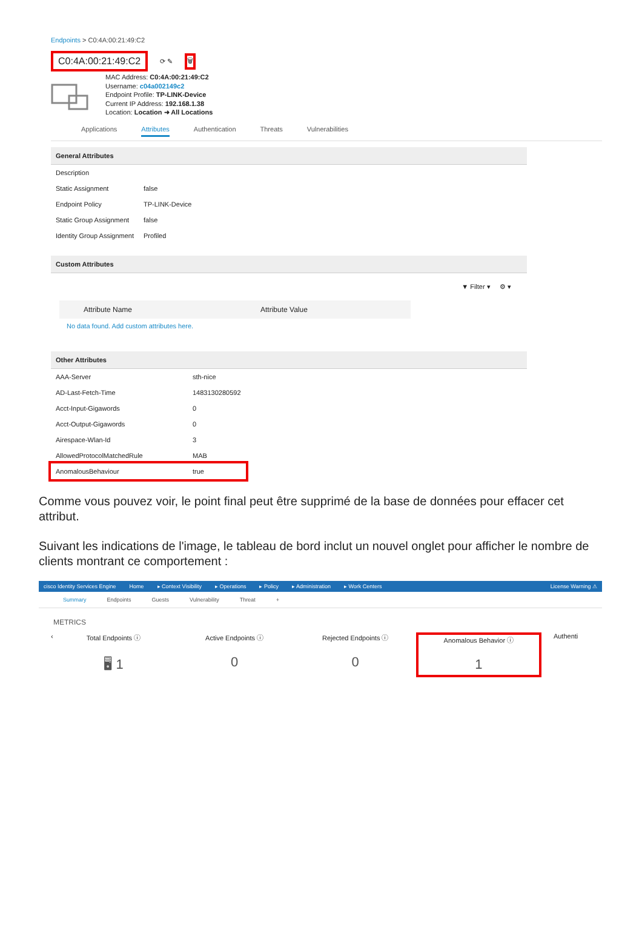Endpoints > C0:4A:00:21:49:C2
C0:4A:00:21:49:C2 ⟳ ✎ 🗑
MAC Address: C0:4A:00:21:49:C2
Username: c04a002149c2
Endpoint Profile: TP-LINK-Device
Current IP Address: 192.168.1.38
Location: Location ➜ All Locations
Applications Attributes Authentication Threats Vulnerabilities
General Attributes
| Description | |
| Static Assignment | false |
| Endpoint Policy | TP-LINK-Device |
| Static Group Assignment | false |
| Identity Group Assignment | Profiled |
Custom Attributes
▼ Filter ▾ ⚙ ▾
| Attribute Name | Attribute Value |
| --- | --- |
No data found. Add custom attributes here.
Other Attributes
| AAA-Server | sth-nice |
| AD-Last-Fetch-Time | 1483130280592 |
| Acct-Input-Gigawords | 0 |
| Acct-Output-Gigawords | 0 |
| Airespace-Wlan-Id | 3 |
| AllowedProtocolMatchedRule | MAB |
| AnomalousBehaviour | true |
Comme vous pouvez voir, le point final peut être supprimé de la base de données pour effacer cet attribut.
Suivant les indications de l'image, le tableau de bord inclut un nouvel onglet pour afficher le nombre de clients montrant ce comportement :
cisco Identity Services Engine Home ▸ Context Visibility ▸ Operations ▸ Policy ▸ Administration ▸ Work Centers License Warning ⚠
Summary Endpoints Guests Vulnerability Threat +
METRICS
‹ Total Endpoints ⓘ
🖥 1
Active Endpoints ⓘ
0
Rejected Endpoints ⓘ
0
Anomalous Behavior ⓘ
1
Authenti